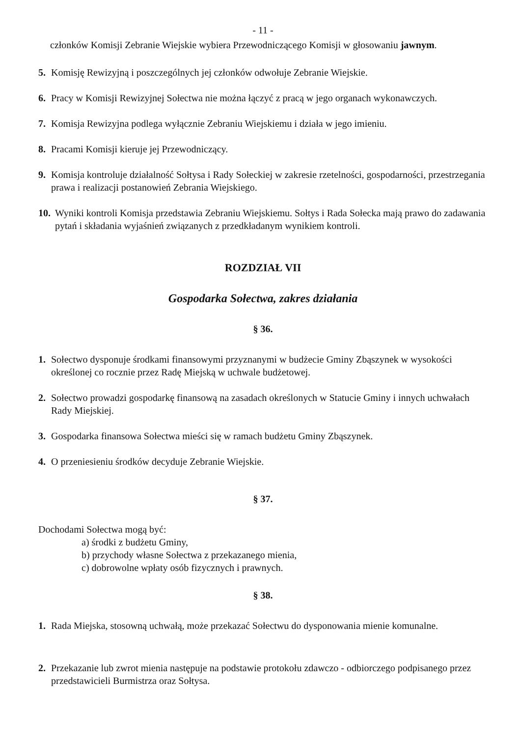- 11 -
członków Komisji Zebranie Wiejskie wybiera Przewodniczącego Komisji w głosowaniu jawnym.
5. Komisję Rewizyjną i poszczególnych jej członków odwołuje Zebranie Wiejskie.
6. Pracy w Komisji Rewizyjnej Sołectwa nie można łączyć z pracą w jego organach wykonawczych.
7. Komisja Rewizyjna podlega wyłącznie Zebraniu Wiejskiemu i działa w jego imieniu.
8. Pracami Komisji kieruje jej Przewodniczący.
9. Komisja kontroluje działalność Sołtysa i Rady Sołeckiej w zakresie rzetelności, gospodarności, przestrzegania prawa i realizacji postanowień Zebrania Wiejskiego.
10. Wyniki kontroli Komisja przedstawia Zebraniu Wiejskiemu. Sołtys i Rada Sołecka mają prawo do zadawania pytań i składania wyjaśnień związanych z przedkładanym wynikiem kontroli.
ROZDZIAŁ VII
Gospodarka Sołectwa, zakres działania
§ 36.
1. Sołectwo dysponuje środkami finansowymi przyznanymi w budżecie Gminy Zbąszynek w wysokości określonej co rocznie przez Radę Miejską w uchwale budżetowej.
2. Sołectwo prowadzi gospodarkę finansową na zasadach określonych w Statucie Gminy i innych uchwałach Rady Miejskiej.
3. Gospodarka finansowa Sołectwa mieści się w ramach budżetu Gminy Zbąszynek.
4. O przeniesieniu środków decyduje Zebranie Wiejskie.
§ 37.
Dochodami Sołectwa mogą być:
a) środki z budżetu Gminy,
b) przychody własne Sołectwa z przekazanego mienia,
c) dobrowolne wpłaty osób fizycznych i prawnych.
§ 38.
1. Rada Miejska, stosowną uchwałą, może przekazać Sołectwu do dysponowania mienie komunalne.
2. Przekazanie lub zwrot mienia następuje na podstawie protokołu zdawczo - odbiorczego podpisanego przez przedstawicieli Burmistrza oraz Sołtysa.